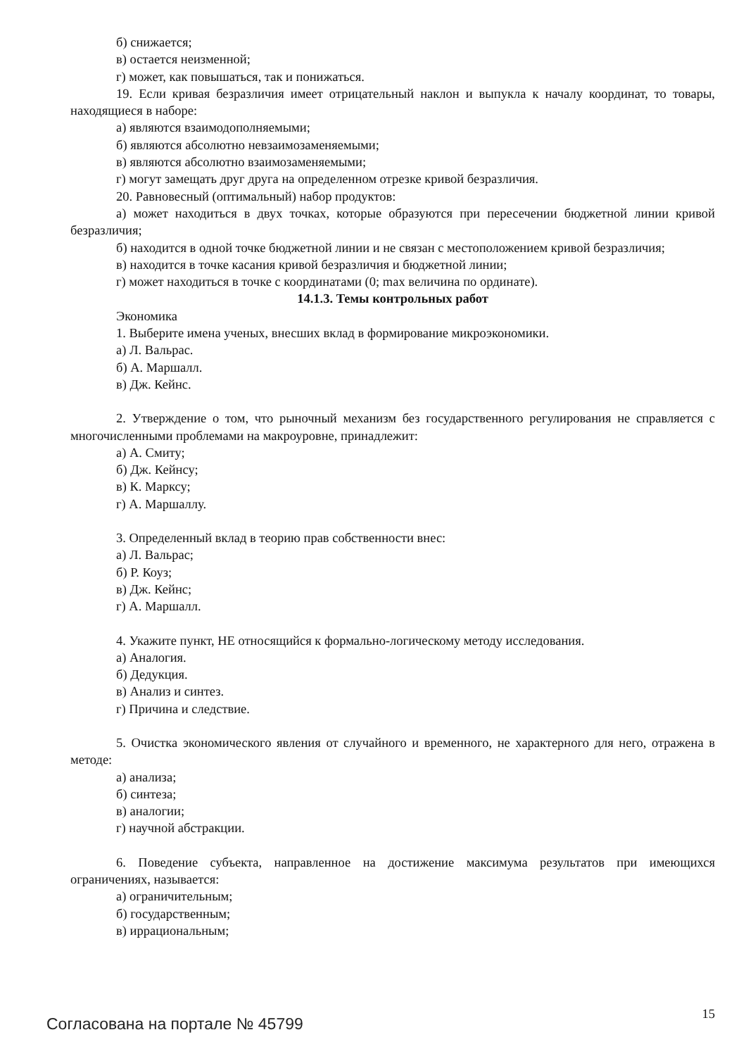б) снижается;
в) остается неизменной;
г) может, как повышаться, так и понижаться.
19. Если кривая безразличия имеет отрицательный наклон и выпукла к началу координат, то товары, находящиеся в наборе:
а) являются взаимодополняемыми;
б) являются абсолютно невзаимозаменяемыми;
в) являются абсолютно взаимозаменяемыми;
г) могут замещать друг друга на определенном отрезке кривой безразличия.
20. Равновесный (оптимальный) набор продуктов:
а) может находиться в двух точках, которые образуются при пересечении бюджетной линии кривой безразличия;
б) находится в одной точке бюджетной линии и не связан с местоположением кривой безразличия;
в) находится в точке касания кривой безразличия и бюджетной линии;
г) может находиться в точке с координатами (0; max величина по ординате).
14.1.3. Темы контрольных работ
Экономика
1. Выберите имена ученых, внесших вклад в формирование микроэкономики.
а) Л. Вальрас.
б) А. Маршалл.
в) Дж. Кейнс.
2. Утверждение о том, что рыночный механизм без государственного регулирования не справляется с многочисленными проблемами на макроуровне, принадлежит:
а) А. Смиту;
б) Дж. Кейнсу;
в) К. Марксу;
г) А. Маршаллу.
3. Определенный вклад в теорию прав собственности внес:
а) Л. Вальрас;
б) Р. Коуз;
в) Дж. Кейнс;
г) А. Маршалл.
4. Укажите пункт, НЕ относящийся к формально-логическому методу исследования.
а) Аналогия.
б) Дедукция.
в) Анализ и синтез.
г) Причина и следствие.
5. Очистка экономического явления от случайного и временного, не характерного для него, отражена в методе:
а) анализа;
б) синтеза;
в) аналогии;
г) научной абстракции.
6. Поведение субъекта, направленное на достижение максимума результатов при имеющихся ограничениях, называется:
а) ограничительным;
б) государственным;
в) иррациональным;
Согласована на портале № 45799 15